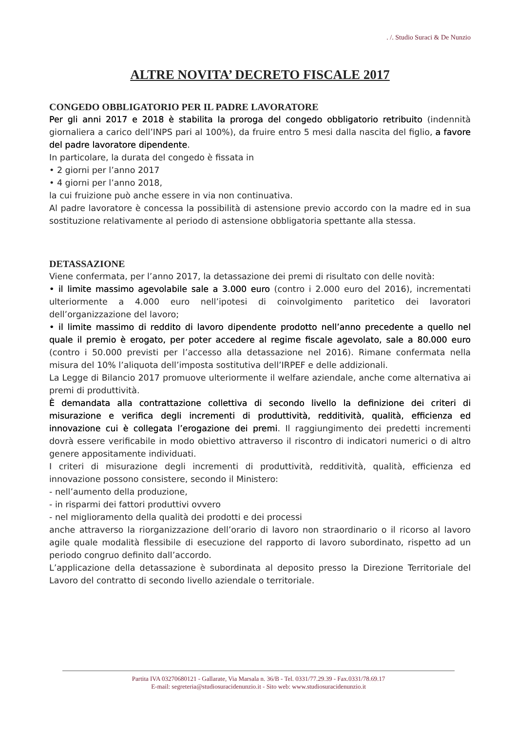. /. Studio Suraci & De Nunzio
ALTRE NOVITA’ DECRETO FISCALE 2017
CONGEDO OBBLIGATORIO PER IL PADRE LAVORATORE
Per gli anni 2017 e 2018 è stabilita la proroga del congedo obbligatorio retribuito (indennità giornaliera a carico dell’INPS pari al 100%), da fruire entro 5 mesi dalla nascita del figlio, a favore del padre lavoratore dipendente.
In particolare, la durata del congedo è fissata in
• 2 giorni per l’anno 2017
• 4 giorni per l’anno 2018,
la cui fruizione può anche essere in via non continuativa.
Al padre lavoratore è concessa la possibilità di astensione previo accordo con la madre ed in sua sostituzione relativamente al periodo di astensione obbligatoria spettante alla stessa.
DETASSAZIONE
Viene confermata, per l’anno 2017, la detassazione dei premi di risultato con delle novità:
• il limite massimo agevolabile sale a 3.000 euro (contro i 2.000 euro del 2016), incrementati ulteriormente a 4.000 euro nell’ipotesi di coinvolgimento paritetico dei lavoratori dell’organizzazione del lavoro;
• il limite massimo di reddito di lavoro dipendente prodotto nell’anno precedente a quello nel quale il premio è erogato, per poter accedere al regime fiscale agevolato, sale a 80.000 euro (contro i 50.000 previsti per l’accesso alla detassazione nel 2016). Rimane confermata nella misura del 10% l’aliquota dell’imposta sostitutiva dell’IRPEF e delle addizionali.
La Legge di Bilancio 2017 promuove ulteriormente il welfare aziendale, anche come alternativa ai premi di produttività.
È demandata alla contrattazione collettiva di secondo livello la definizione dei criteri di misurazione e verifica degli incrementi di produttività, redditività, qualità, efficienza ed innovazione cui è collegata l’erogazione dei premi. Il raggiungimento dei predetti incrementi dovrà essere verificabile in modo obiettivo attraverso il riscontro di indicatori numerici o di altro genere appositamente individuati.
I criteri di misurazione degli incrementi di produttività, redditività, qualità, efficienza ed innovazione possono consistere, secondo il Ministero:
- nell’aumento della produzione,
- in risparmi dei fattori produttivi ovvero
- nel miglioramento della qualità dei prodotti e dei processi
anche attraverso la riorganizzazione dell’orario di lavoro non straordinario o il ricorso al lavoro agile quale modalità flessibile di esecuzione del rapporto di lavoro subordinato, rispetto ad un periodo congruo definito dall’accordo.
L’applicazione della detassazione è subordinata al deposito presso la Direzione Territoriale del Lavoro del contratto di secondo livello aziendale o territoriale.
Partita IVA 03270680121 - Gallarate, Via Marsala n. 36/B - Tel. 0331/77.29.39 - Fax.0331/78.69.17
E-mail: segreteria@studiosuracidenunzio.it - Sito web: www.studiosuracidenunzio.it